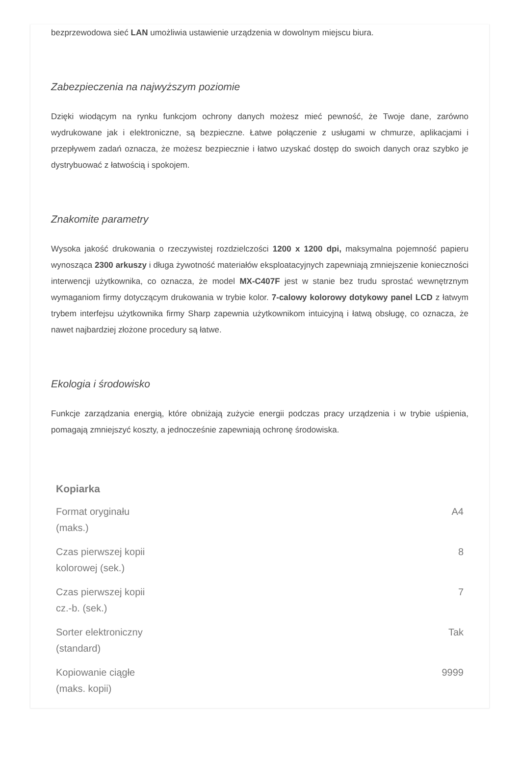bezprzewodowa sieć LAN umożliwia ustawienie urządzenia w dowolnym miejscu biura.
Zabezpieczenia na najwyższym poziomie
Dzięki wiodącym na rynku funkcjom ochrony danych możesz mieć pewność, że Twoje dane, zarówno wydrukowane jak i elektroniczne, są bezpieczne. Łatwe połączenie z usługami w chmurze, aplikacjami i przepływem zadań oznacza, że możesz bezpiecznie i łatwo uzyskać dostęp do swoich danych oraz szybko je dystrybuować z łatwością i spokojem.
Znakomite parametry
Wysoka jakość drukowania o rzeczywistej rozdzielczości 1200 x 1200 dpi, maksymalna pojemność papieru wynosząca 2300 arkuszy i długa żywotność materiałów eksploatacyjnych zapewniają zmniejszenie konieczności interwencji użytkownika, co oznacza, że model MX-C407F jest w stanie bez trudu sprostać wewnętrznym wymaganiom firmy dotyczącym drukowania w trybie kolor. 7-calowy kolorowy dotykowy panel LCD z łatwym trybem interfejsu użytkownika firmy Sharp zapewnia użytkownikom intuicyjną i łatwą obsługę, co oznacza, że nawet najbardziej złożone procedury są łatwe.
Ekologia i środowisko
Funkcje zarządzania energią, które obniżają zużycie energii podczas pracy urządzenia i w trybie uśpienia, pomagają zmniejszyć koszty, a jednocześnie zapewniają ochronę środowiska.
| Kopiarka | |
| --- | --- |
| Format oryginału (maks.) | A4 |
| Czas pierwszej kopii kolorowej (sek.) | 8 |
| Czas pierwszej kopii cz.-b. (sek.) | 7 |
| Sorter elektroniczny (standard) | Tak |
| Kopiowanie ciągłe (maks. kopii) | 9999 |